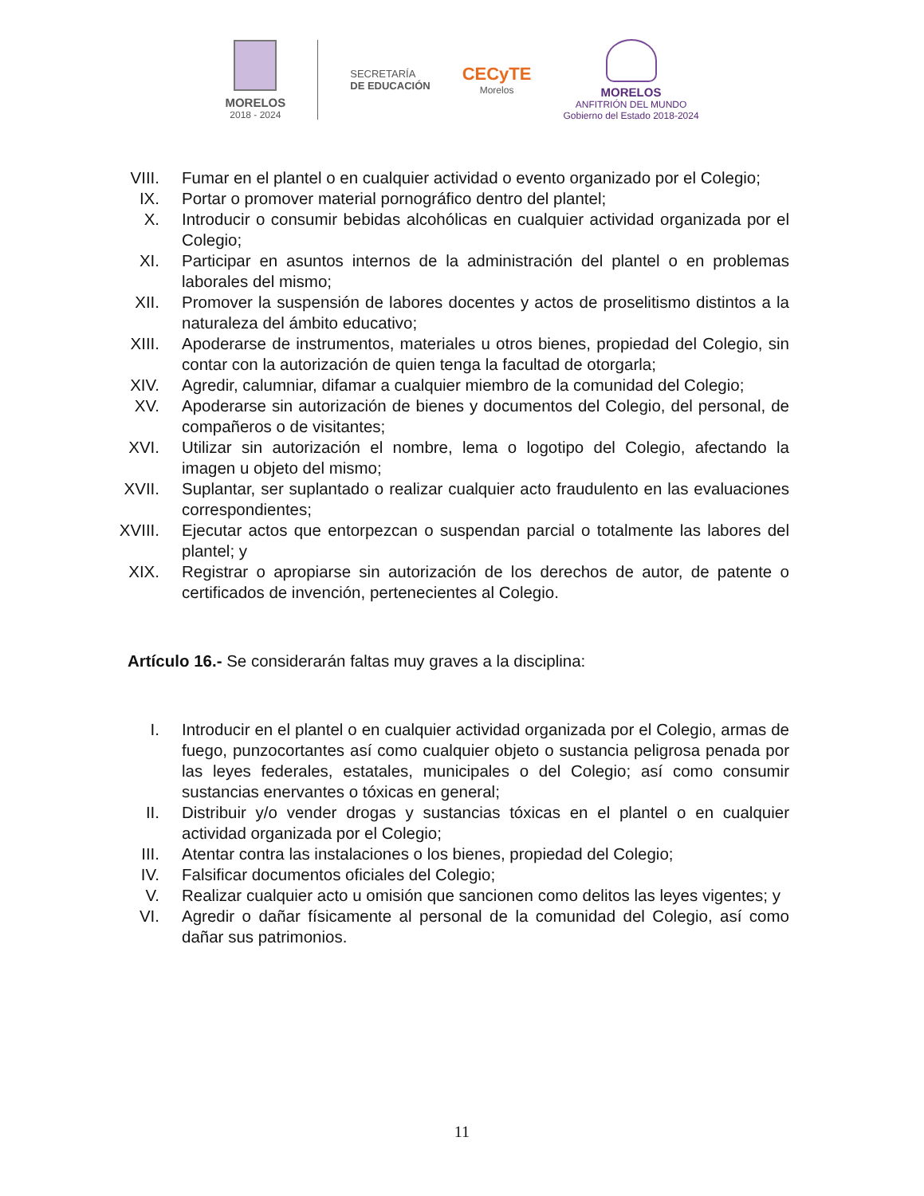MORELOS
2018 - 2024
SECRETARÍA
DE EDUCACIÓN
CECyTE
Morelos
MORELOS
ANFITRIÓN DEL MUNDO
Gobierno del Estado 2018-2024
VIII. Fumar en el plantel o en cualquier actividad o evento organizado por el Colegio;
IX. Portar o promover material pornográfico dentro del plantel;
X. Introducir o consumir bebidas alcohólicas en cualquier actividad organizada por el Colegio;
XI. Participar en asuntos internos de la administración del plantel o en problemas laborales del mismo;
XII. Promover la suspensión de labores docentes y actos de proselitismo distintos a la naturaleza del ámbito educativo;
XIII. Apoderarse de instrumentos, materiales u otros bienes, propiedad del Colegio, sin contar con la autorización de quien tenga la facultad de otorgarla;
XIV. Agredir, calumniar, difamar a cualquier miembro de la comunidad del Colegio;
XV. Apoderarse sin autorización de bienes y documentos del Colegio, del personal, de compañeros o de visitantes;
XVI. Utilizar sin autorización el nombre, lema o logotipo del Colegio, afectando la imagen u objeto del mismo;
XVII. Suplantar, ser suplantado o realizar cualquier acto fraudulento en las evaluaciones correspondientes;
XVIII. Ejecutar actos que entorpezcan o suspendan parcial o totalmente las labores del plantel; y
XIX. Registrar o apropiarse sin autorización de los derechos de autor, de patente o certificados de invención, pertenecientes al Colegio.
Artículo 16.- Se considerarán faltas muy graves a la disciplina:
I. Introducir en el plantel o en cualquier actividad organizada por el Colegio, armas de fuego, punzocortantes así como cualquier objeto o sustancia peligrosa penada por las leyes federales, estatales, municipales o del Colegio; así como consumir sustancias enervantes o tóxicas en general;
II. Distribuir y/o vender drogas y sustancias tóxicas en el plantel o en cualquier actividad organizada por el Colegio;
III. Atentar contra las instalaciones o los bienes, propiedad del Colegio;
IV. Falsificar documentos oficiales del Colegio;
V. Realizar cualquier acto u omisión que sancionen como delitos las leyes vigentes; y
VI. Agredir o dañar físicamente al personal de la comunidad del Colegio, así como dañar sus patrimonios.
11